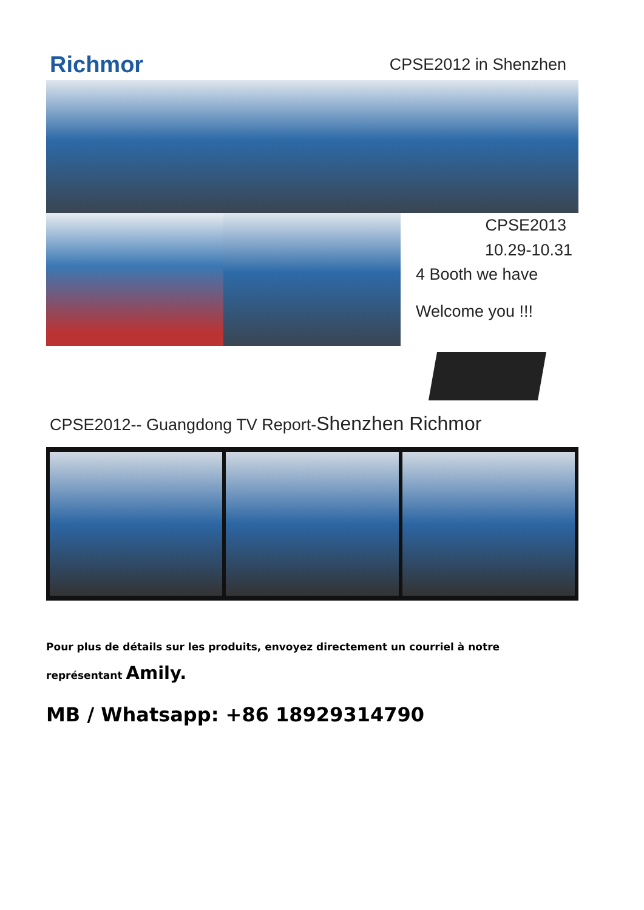Richmor
CPSE2012 in Shenzhen
CPSE2013
10.29-10.31
4 Booth we have
Welcome you !!!
CPSE2012-- Guangdong TV Report-Shenzhen Richmor
Pour plus de détails sur les produits, envoyez directement un courriel à notre représentant Amily.
MB / Whatsapp: +86 18929314790